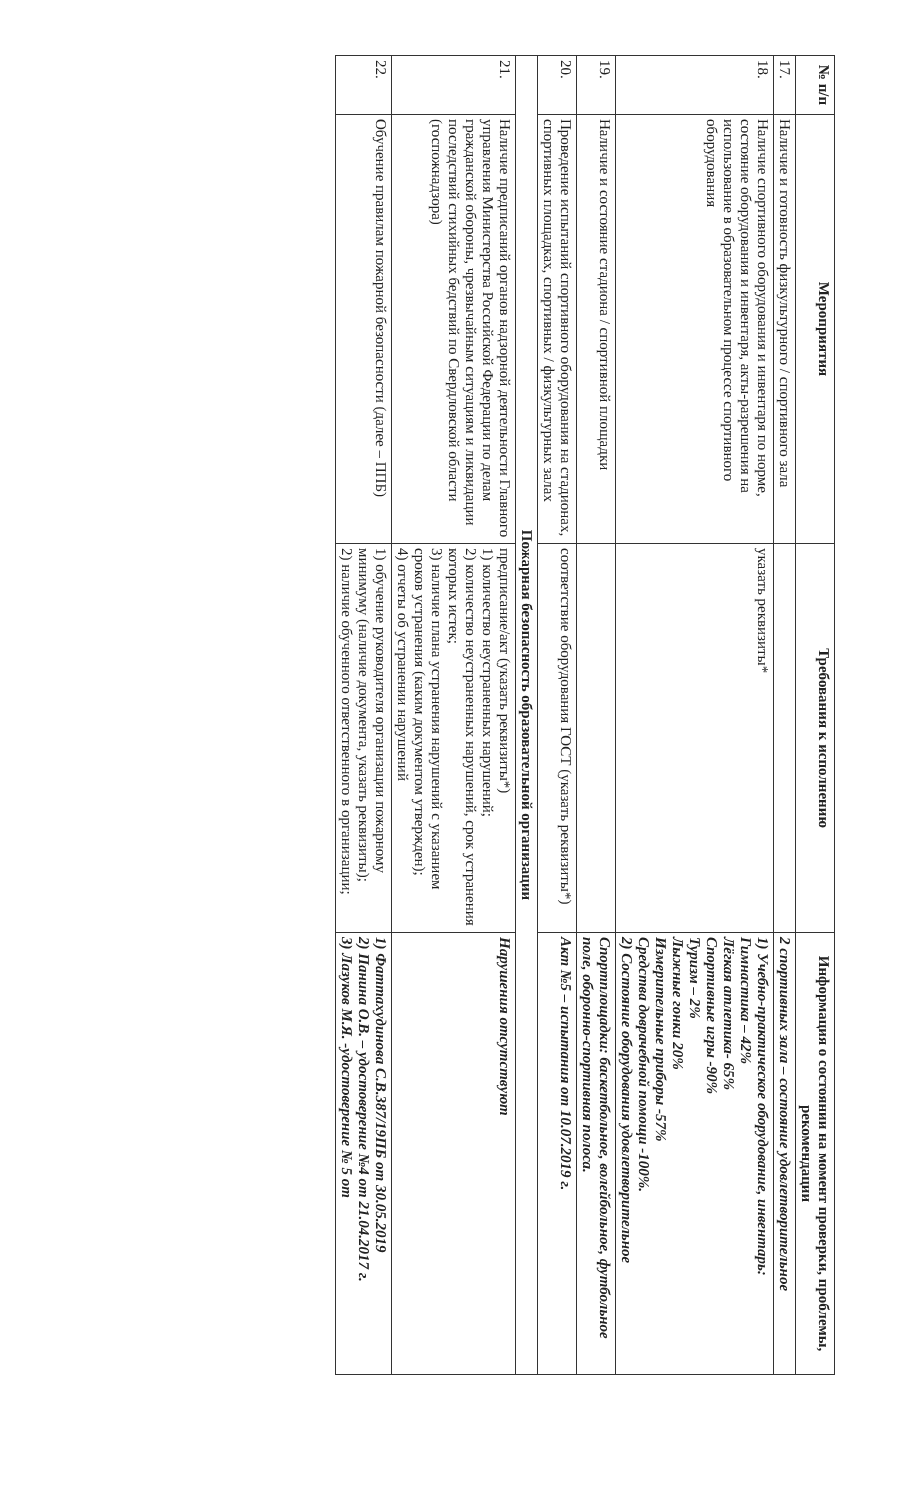| № п/п | Мероприятия | Требования к исполнению | Информация о состоянии на момент проверки, проблемы, рекомендации |
| --- | --- | --- | --- |
| 17. | Наличие и готовность физкультурного / спортивного зала | | 2 спортивных зала – состояние удовлетворительное |
| 18. | Наличие спортивного оборудования и инвентаря по норме, состояние оборудования и инвентаря, акты-разрешения на использование в образовательном процессе спортивного оборудования | указать реквизиты* | 1) Учебно-практическое оборудование, инвентарь: Гимнастика – 42% Лёгкая атлетика- 65% Спортивные игры -90% Туризм – 2% Лыжные гонки 20% Измерительные приборы -57% Средства доврачебной помощи -100%. 2) Состояние оборудования удовлетворительное |
| 19. | Наличие и состояние стадиона / спортивной площадки | | Спортплощадки: баскетбольное, волейбольное, футбольное поле, оборонно-спортивная полоса. |
| 20. | Проведение испытаний спортивного оборудования на стадионах, спортивных площадках, спортивных / физкультурных залах | соответствие оборудования ГОСТ (указать реквизиты*) | Акт №5 – испытания от 10.07.2019 г. |
| Пожарная безопасность образовательной организации | | | |
| 21. | Наличие предписаний органов надзорной деятельности Главного управления Министерства Российской Федерации по делам гражданской обороны, чрезвычайным ситуациям и ликвидации последствий стихийных бедствий по Свердловской области (госпожнадзора) | предписание/акт (указать реквизиты*) 1) количество неустраненных нарушений; 2) количество неустраненных нарушений, срок устранения которых истек; 3) наличие плана устранения нарушений с указанием сроков устранения (каким документом утвержден); 4) отчеты об устранении нарушений | Нарушения отсутствуют |
| 22. | Обучение правилам пожарной безопасности (далее – ППБ) | 1) обучение руководителя организации пожарному минимуму (наличие документа, указать реквизиты); 2) наличие обученного ответственного в организации; | 1) Фаттахудинова С.В.387/19ПБ от 30.05.2019 2) Панина О.В. – удостоверение №4 от 21.04.2017 г. 3) Лазуков М.Я. -удостоверение № 5 от |